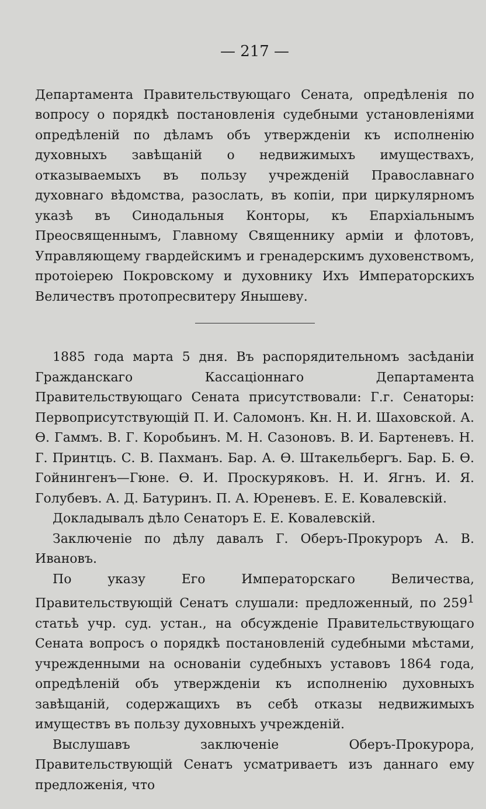— 217 —
Департамента Правительствующаго Сената, опредѣленія по вопросу о порядкѣ постановленія судебными установленіями опредѣленій по дѣламъ объ утвержденіи къ исполненію духовныхъ завѣщаній о недвижимыхъ имуществахъ, отказываемыхъ въ пользу учрежденій Православнаго духовнаго вѣдомства, разослать, въ копіи, при циркулярномъ указѣ въ Синодальныя Конторы, къ Епархіальнымъ Преосвященнымъ, Главному Священнику арміи и флотовъ, Управляющему гвардейскимъ и гренадерскимъ духовенствомъ, протоіерею Покровскому и духовнику Ихъ Императорскихъ Величествъ протопресвитеру Янышеву.
1885 года марта 5 дня. Въ распорядительномъ засѣданіи Гражданскаго Кассаціоннаго Департамента Правительствующаго Сената присутствовали: Г.г. Сенаторы: Первоприсутствующій П. И. Саломонъ. Кн. Н. И. Шаховской. А. Ѳ. Гаммъ. В. Г. Коробьинъ. М. Н. Сазоновъ. В. И. Бартеневъ. Н. Г. Принтцъ. С. В. Пахманъ. Бар. А. Ѳ. Штакельбергъ. Бар. Б. Ѳ. Гойнингенъ—Гюне. Ѳ. И. Проскуряковъ. Н. И. Ягнъ. И. Я. Голубевъ. А. Д. Батуринъ. П. А. Юреневъ. Е. Е. Ковалевскій.
Докладывалъ дѣло Сенаторъ Е. Е. Ковалевскій.
Заключеніе по дѣлу давалъ Г. Оберъ-Прокуроръ А. В. Ивановъ.
По указу Его Императорскаго Величества, Правительствующій Сенатъ слушали: предложенный, по 259<sup>1</sup> статьѣ учр. суд. устан., на обсужденіе Правительствующаго Сената вопросъ о порядкѣ постановленій судебными мѣстами, учрежденными на основаніи судебныхъ уставовъ 1864 года, опредѣленій объ утвержденіи къ исполненію духовныхъ завѣщаній, содержащихъ въ себѣ отказы недвижимыхъ имуществъ въ пользу духовныхъ учрежденій.
Выслушавъ заключеніе Оберъ-Прокурора, Правительствующій Сенатъ усматриваетъ изъ даннаго ему предложенія, что